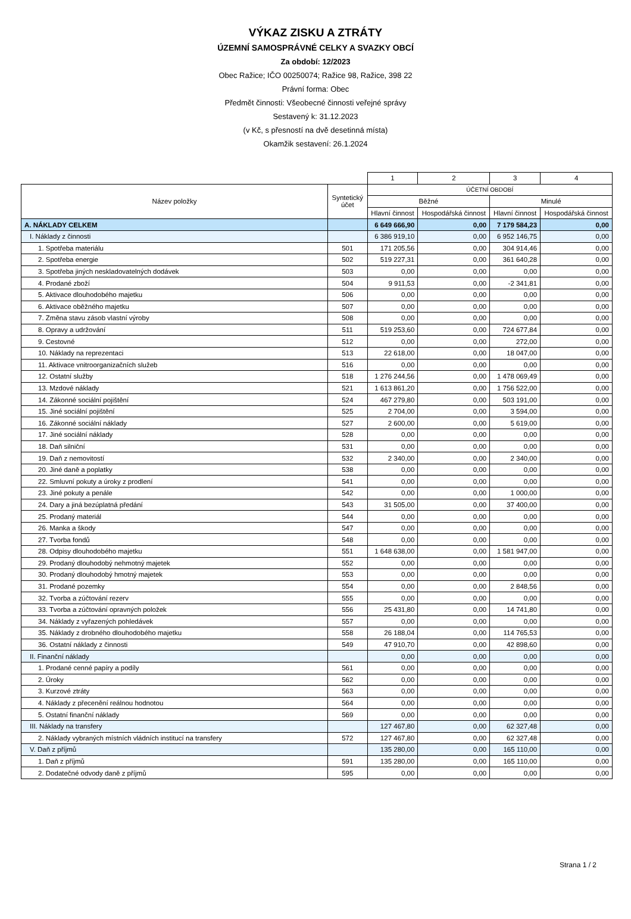VÝKAZ ZISKU A ZTRÁTY
ÚZEMNÍ SAMOSPRÁVNÉ CELKY A SVAZKY OBCÍ
Za období: 12/2023
Obec Ražice; IČO 00250074; Ražice 98, Ražice, 398 22
Právní forma: Obec
Předmět činnosti: Všeobecné činnosti veřejné správy
Sestavený k: 31.12.2023
(v Kč, s přesností na dvě desetinná místa)
Okamžik sestavení: 26.1.2024
| | | 1 | 2 | 3 | 4 |
| Název položky | Syntetický účet | ÚČETNÍ OBDOBÍ | | | |
| | | Běžné | | Minulé | |
| | | Hlavní činnost | Hospodářská činnost | Hlavní činnost | Hospodářská činnost |
| A. NÁKLADY CELKEM | | 6 649 666,90 | 0,00 | 7 179 584,23 | 0,00 |
| I. Náklady z činnosti | | 6 386 919,10 | 0,00 | 6 952 146,75 | 0,00 |
| 1. Spotřeba materiálu | 501 | 171 205,56 | 0,00 | 304 914,46 | 0,00 |
| 2. Spotřeba energie | 502 | 519 227,31 | 0,00 | 361 640,28 | 0,00 |
| 3. Spotřeba jiných neskladovatelných dodávek | 503 | 0,00 | 0,00 | 0,00 | 0,00 |
| 4. Prodané zboží | 504 | 9 911,53 | 0,00 | -2 341,81 | 0,00 |
| 5. Aktivace dlouhodobého majetku | 506 | 0,00 | 0,00 | 0,00 | 0,00 |
| 6. Aktivace oběžného majetku | 507 | 0,00 | 0,00 | 0,00 | 0,00 |
| 7. Změna stavu zásob vlastní výroby | 508 | 0,00 | 0,00 | 0,00 | 0,00 |
| 8. Opravy a udržování | 511 | 519 253,60 | 0,00 | 724 677,84 | 0,00 |
| 9. Cestovné | 512 | 0,00 | 0,00 | 272,00 | 0,00 |
| 10. Náklady na reprezentaci | 513 | 22 618,00 | 0,00 | 18 047,00 | 0,00 |
| 11. Aktivace vnitroorganizačních služeb | 516 | 0,00 | 0,00 | 0,00 | 0,00 |
| 12. Ostatní služby | 518 | 1 276 244,56 | 0,00 | 1 478 069,49 | 0,00 |
| 13. Mzdové náklady | 521 | 1 613 861,20 | 0,00 | 1 756 522,00 | 0,00 |
| 14. Zákonné sociální pojištění | 524 | 467 279,80 | 0,00 | 503 191,00 | 0,00 |
| 15. Jiné sociální pojištění | 525 | 2 704,00 | 0,00 | 3 594,00 | 0,00 |
| 16. Zákonné sociální náklady | 527 | 2 600,00 | 0,00 | 5 619,00 | 0,00 |
| 17. Jiné sociální náklady | 528 | 0,00 | 0,00 | 0,00 | 0,00 |
| 18. Daň silniční | 531 | 0,00 | 0,00 | 0,00 | 0,00 |
| 19. Daň z nemovitostí | 532 | 2 340,00 | 0,00 | 2 340,00 | 0,00 |
| 20. Jiné daně a poplatky | 538 | 0,00 | 0,00 | 0,00 | 0,00 |
| 22. Smluvní pokuty a úroky z prodlení | 541 | 0,00 | 0,00 | 0,00 | 0,00 |
| 23. Jiné pokuty a penále | 542 | 0,00 | 0,00 | 1 000,00 | 0,00 |
| 24. Dary a jiná bezúplatná předání | 543 | 31 505,00 | 0,00 | 37 400,00 | 0,00 |
| 25. Prodaný materiál | 544 | 0,00 | 0,00 | 0,00 | 0,00 |
| 26. Manka a škody | 547 | 0,00 | 0,00 | 0,00 | 0,00 |
| 27. Tvorba fondů | 548 | 0,00 | 0,00 | 0,00 | 0,00 |
| 28. Odpisy dlouhodobého majetku | 551 | 1 648 638,00 | 0,00 | 1 581 947,00 | 0,00 |
| 29. Prodaný dlouhodobý nehmotný majetek | 552 | 0,00 | 0,00 | 0,00 | 0,00 |
| 30. Prodaný dlouhodobý hmotný majetek | 553 | 0,00 | 0,00 | 0,00 | 0,00 |
| 31. Prodané pozemky | 554 | 0,00 | 0,00 | 2 848,56 | 0,00 |
| 32. Tvorba a zúčtování rezerv | 555 | 0,00 | 0,00 | 0,00 | 0,00 |
| 33. Tvorba a zúčtování opravných položek | 556 | 25 431,80 | 0,00 | 14 741,80 | 0,00 |
| 34. Náklady z vyřazených pohledávek | 557 | 0,00 | 0,00 | 0,00 | 0,00 |
| 35. Náklady z drobného dlouhodobého majetku | 558 | 26 188,04 | 0,00 | 114 765,53 | 0,00 |
| 36. Ostatní náklady z činnosti | 549 | 47 910,70 | 0,00 | 42 898,60 | 0,00 |
| II. Finanční náklady | | 0,00 | 0,00 | 0,00 | 0,00 |
| 1. Prodané cenné papíry a podíly | 561 | 0,00 | 0,00 | 0,00 | 0,00 |
| 2. Úroky | 562 | 0,00 | 0,00 | 0,00 | 0,00 |
| 3. Kurzové ztráty | 563 | 0,00 | 0,00 | 0,00 | 0,00 |
| 4. Náklady z přecenění reálnou hodnotou | 564 | 0,00 | 0,00 | 0,00 | 0,00 |
| 5. Ostatní finanční náklady | 569 | 0,00 | 0,00 | 0,00 | 0,00 |
| III. Náklady na transfery | | 127 467,80 | 0,00 | 62 327,48 | 0,00 |
| 2. Náklady vybraných místních vládních institucí na transfery | 572 | 127 467,80 | 0,00 | 62 327,48 | 0,00 |
| V. Daň z příjmů | | 135 280,00 | 0,00 | 165 110,00 | 0,00 |
| 1. Daň z příjmů | 591 | 135 280,00 | 0,00 | 165 110,00 | 0,00 |
| 2. Dodatečné odvody daně z příjmů | 595 | 0,00 | 0,00 | 0,00 | 0,00 |
Strana 1 / 2